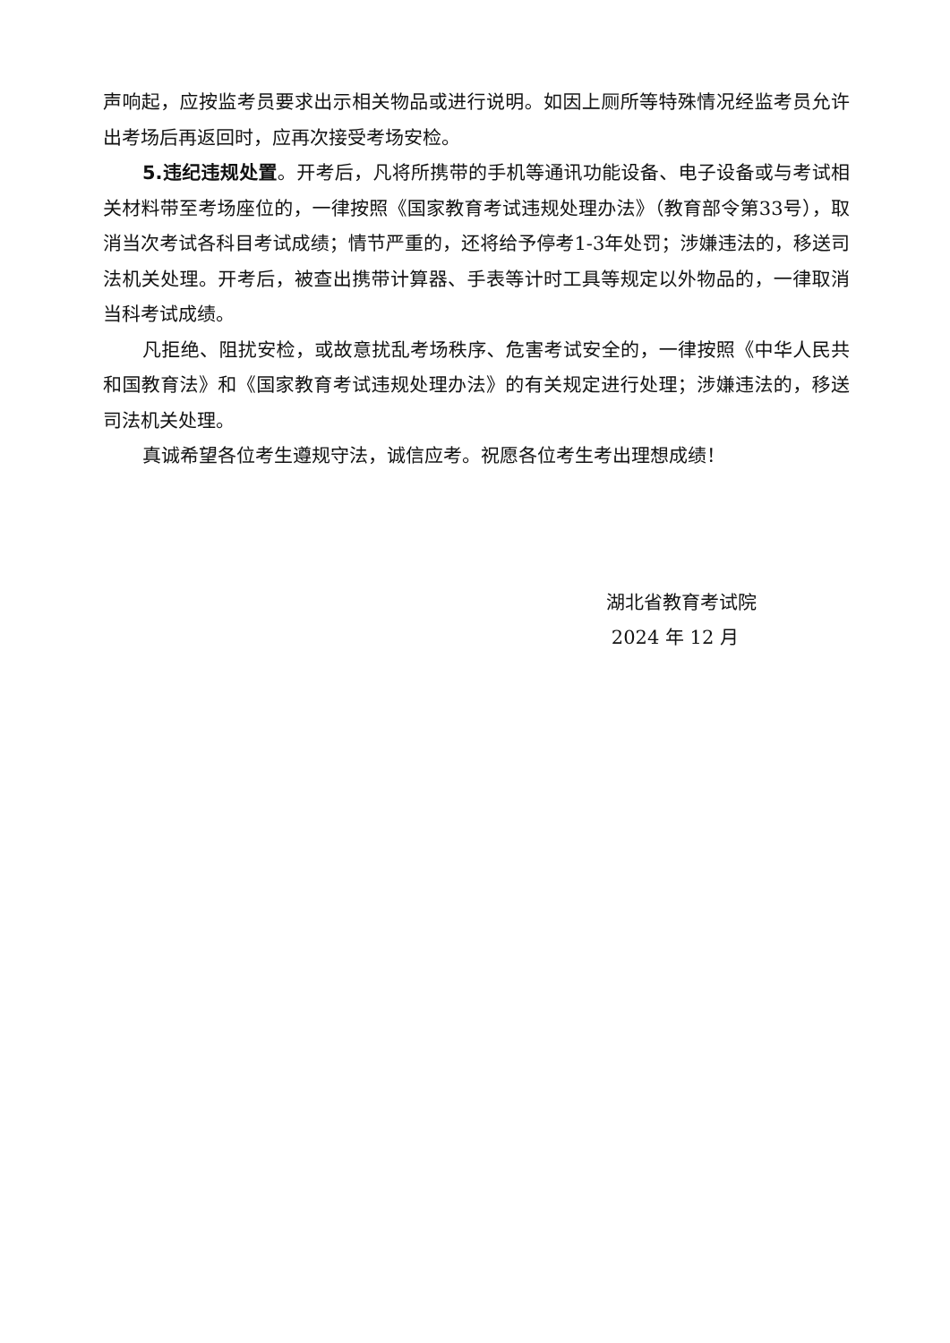声响起，应按监考员要求出示相关物品或进行说明。如因上厕所等特殊情况经监考员允许出考场后再返回时，应再次接受考场安检。
5.违纪违规处置。开考后，凡将所携带的手机等通讯功能设备、电子设备或与考试相关材料带至考场座位的，一律按照《国家教育考试违规处理办法》（教育部令第33号），取消当次考试各科目考试成绩；情节严重的，还将给予停考1-3年处罚；涉嫌违法的，移送司法机关处理。开考后，被查出携带计算器、手表等计时工具等规定以外物品的，一律取消当科考试成绩。
凡拒绝、阻扰安检，或故意扰乱考场秩序、危害考试安全的，一律按照《中华人民共和国教育法》和《国家教育考试违规处理办法》的有关规定进行处理；涉嫌违法的，移送司法机关处理。
真诚希望各位考生遵规守法，诚信应考。祝愿各位考生考出理想成绩！
湖北省教育考试院
2024 年 12 月